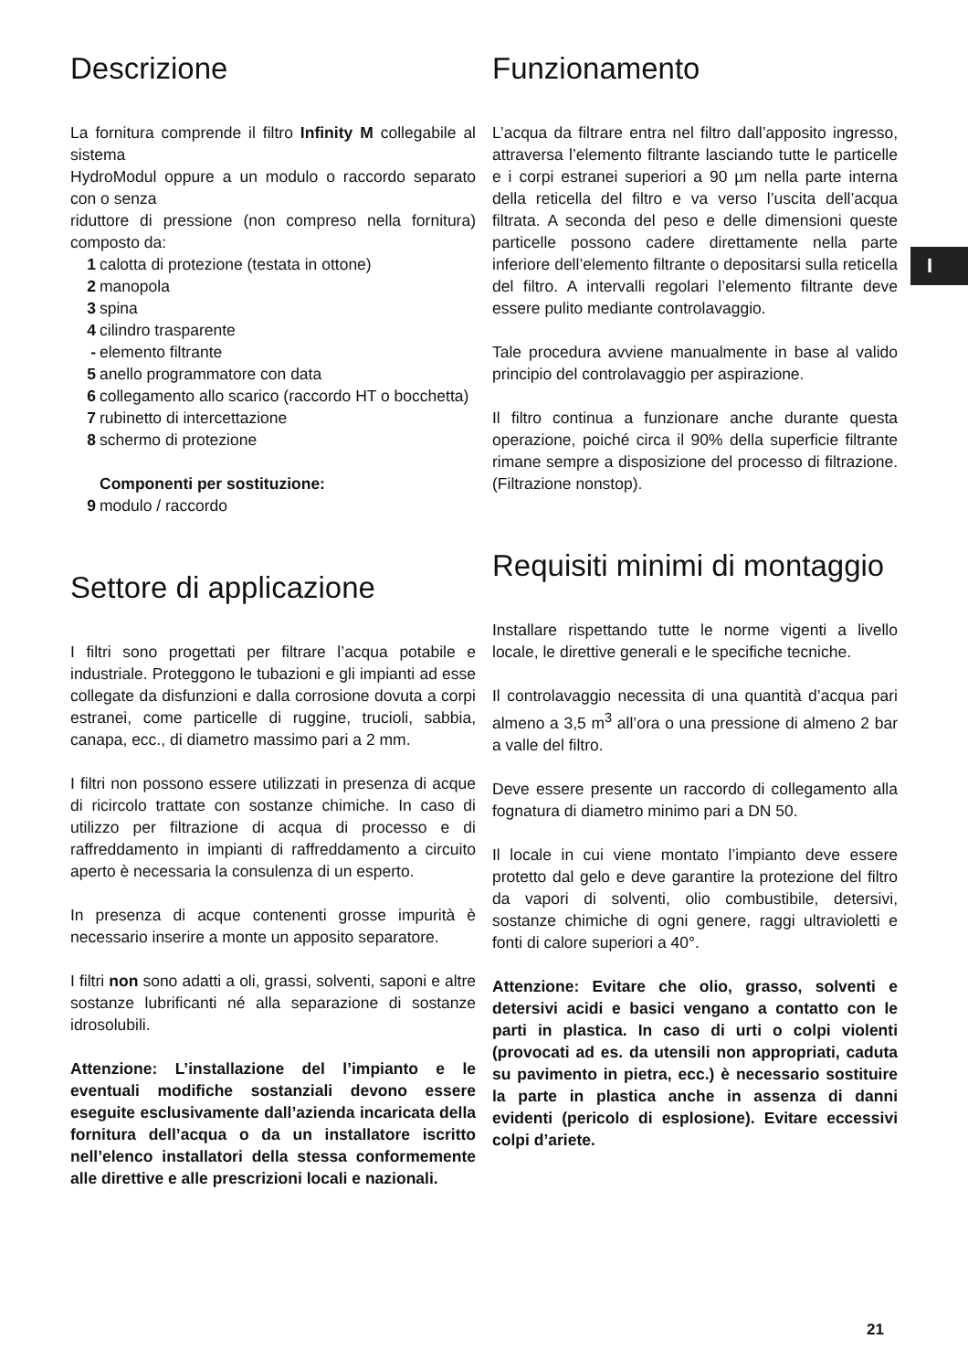I
Descrizione
La fornitura comprende il filtro Infinity M collegabile al sistema
HydroModul oppure a un modulo o raccordo separato con o senza
riduttore di pressione (non compreso nella fornitura) composto da:
1 calotta di protezione (testata in ottone)
2 manopola
3 spina
4 cilindro trasparente
- elemento filtrante
5 anello programmatore con data
6 collegamento allo scarico (raccordo HT o bocchetta)
7 rubinetto di intercettazione
8 schermo di protezione
Componenti per sostituzione:
9 modulo / raccordo
Settore di applicazione
I filtri sono progettati per filtrare l’acqua potabile e industriale. Proteggono le tubazioni e gli impianti ad esse collegate da disfunzioni e dalla corrosione dovuta a corpi estranei, come particelle di ruggine, trucioli, sabbia, canapa, ecc., di diametro massimo pari a 2 mm.
I filtri non possono essere utilizzati in presenza di acque di ricircolo trattate con sostanze chimiche. In caso di utilizzo per filtrazione di acqua di processo e di raffreddamento in impianti di raffreddamento a circuito aperto è necessaria la consulenza di un esperto.
In presenza di acque contenenti grosse impurità è necessario inserire a monte un apposito separatore.
I filtri non sono adatti a oli, grassi, solventi, saponi e altre sostanze lubrificanti né alla separazione di sostanze idrosolubili.
Attenzione: L’installazione del l’impianto e le eventuali modifiche sostanziali devono essere eseguite esclusivamente dall’azienda incaricata della fornitura dell’acqua o da un installatore iscritto nell’elenco installatori della stessa conformemente alle direttive e alle prescrizioni locali e nazionali.
Funzionamento
L’acqua da filtrare entra nel filtro dall’apposito ingresso, attraversa l’elemento filtrante lasciando tutte le particelle e i corpi estranei superiori a 90 µm nella parte interna della reticella del filtro e va verso l’uscita dell’acqua filtrata. A seconda del peso e delle dimensioni queste particelle possono cadere direttamente nella parte inferiore dell’elemento filtrante o depositarsi sulla reticella del filtro. A intervalli regolari l’elemento filtrante deve essere pulito mediante controlavaggio.
Tale procedura avviene manualmente in base al valido principio del controlavaggio per aspirazione.
Il filtro continua a funzionare anche durante questa operazione, poiché circa il 90% della superficie filtrante rimane sempre a disposizione del processo di filtrazione. (Filtrazione nonstop).
Requisiti minimi di montaggio
Installare rispettando tutte le norme vigenti a livello locale, le direttive generali e le specifiche tecniche.
Il controlavaggio necessita di una quantità d’acqua pari almeno a 3,5 m<sup>3</sup> all’ora o una pressione di almeno 2 bar a valle del filtro.
Deve essere presente un raccordo di collegamento alla fognatura di diametro minimo pari a DN 50.
Il locale in cui viene montato l’impianto deve essere protetto dal gelo e deve garantire la protezione del filtro da vapori di solventi, olio combustibile, detersivi, sostanze chimiche di ogni genere, raggi ultravioletti e fonti di calore superiori a 40°.
Attenzione: Evitare che olio, grasso, solventi e detersivi acidi e basici vengano a contatto con le parti in plastica. In caso di urti o colpi violenti (provocati ad es. da utensili non appropriati, caduta su pavimento in pietra, ecc.) è necessario sostituire la parte in plastica anche in assenza di danni evidenti (pericolo di esplosione). Evitare eccessivi colpi d’ariete.
21